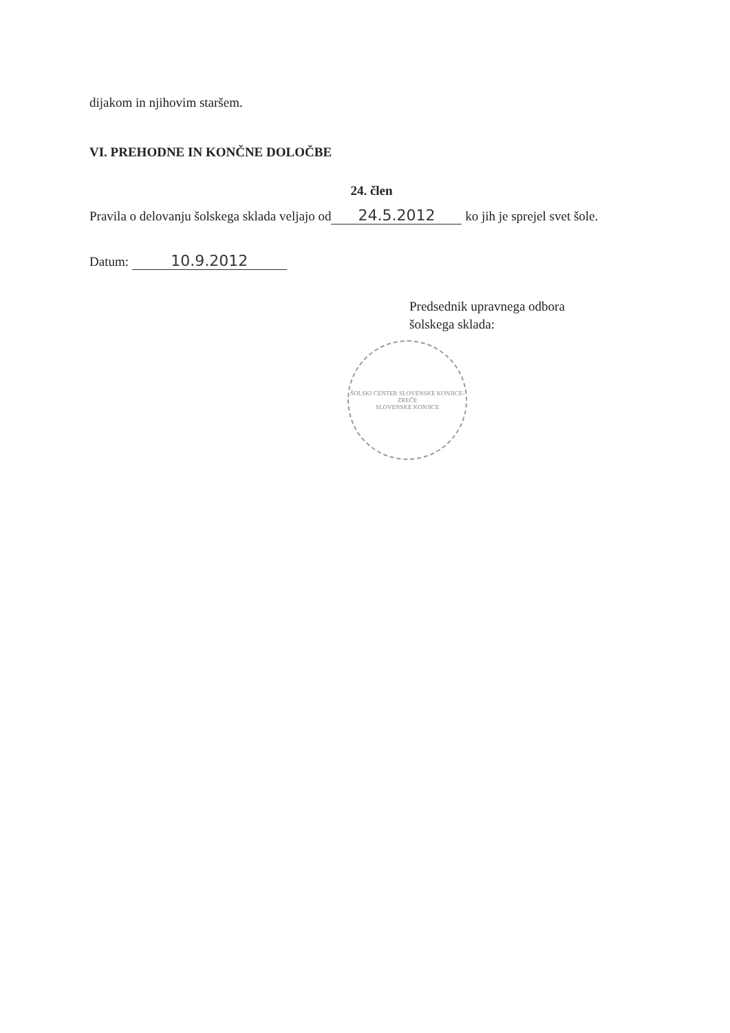dijakom in njihovim staršem.
VI. PREHODNE IN KONČNE DOLOČBE
24. člen
Pravila o delovanju šolskega sklada veljajo od 24.5.2012 ko jih je sprejel svet šole.
Datum: 10.9.2012
Predsednik upravnega odbora
šolskega sklada:
ŠOLSKI CENTER SLOVENSKE KONJICE-ZREČE
SLOVENSKE KONJICE